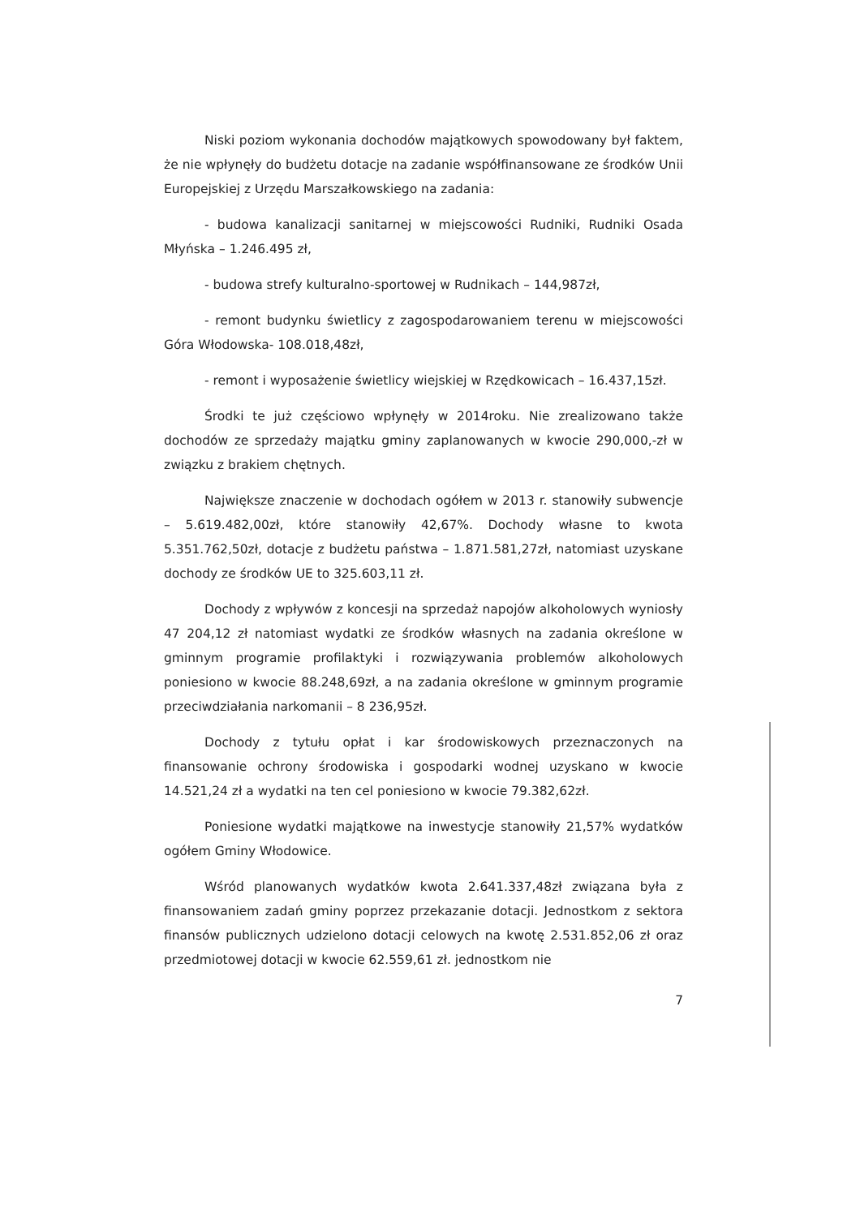Niski poziom wykonania dochodów majątkowych spowodowany był faktem, że nie wpłynęły do budżetu dotacje na zadanie współfinansowane ze środków Unii Europejskiej z Urzędu Marszałkowskiego na zadania:
- budowa kanalizacji sanitarnej w miejscowości Rudniki, Rudniki Osada Młyńska – 1.246.495 zł,
- budowa strefy kulturalno-sportowej w Rudnikach – 144,987zł,
- remont budynku świetlicy z zagospodarowaniem terenu w miejscowości Góra Włodowska- 108.018,48zł,
- remont i wyposażenie świetlicy wiejskiej w Rzędkowicach – 16.437,15zł.
Środki te już częściowo wpłynęły w 2014roku. Nie zrealizowano także dochodów ze sprzedaży majątku gminy zaplanowanych w kwocie 290,000,-zł w związku z brakiem chętnych.
Największe znaczenie w dochodach ogółem w 2013 r. stanowiły subwencje – 5.619.482,00zł, które stanowiły 42,67%. Dochody własne to kwota 5.351.762,50zł, dotacje z budżetu państwa – 1.871.581,27zł, natomiast uzyskane dochody ze środków UE to 325.603,11 zł.
Dochody z wpływów z koncesji na sprzedaż napojów alkoholowych wyniosły 47 204,12 zł natomiast wydatki ze środków własnych na zadania określone w gminnym programie profilaktyki i rozwiązywania problemów alkoholowych poniesiono w kwocie 88.248,69zł, a na zadania określone w gminnym programie przeciwdziałania narkomanii – 8 236,95zł.
Dochody z tytułu opłat i kar środowiskowych przeznaczonych na finansowanie ochrony środowiska i gospodarki wodnej uzyskano w kwocie 14.521,24 zł a wydatki na ten cel poniesiono w kwocie 79.382,62zł.
Poniesione wydatki majątkowe na inwestycje stanowiły 21,57% wydatków ogółem Gminy Włodowice.
Wśród planowanych wydatków kwota 2.641.337,48zł związana była z finansowaniem zadań gminy poprzez przekazanie dotacji. Jednostkom z sektora finansów publicznych udzielono dotacji celowych na kwotę 2.531.852,06 zł oraz przedmiotowej dotacji w kwocie 62.559,61 zł. jednostkom nie
7